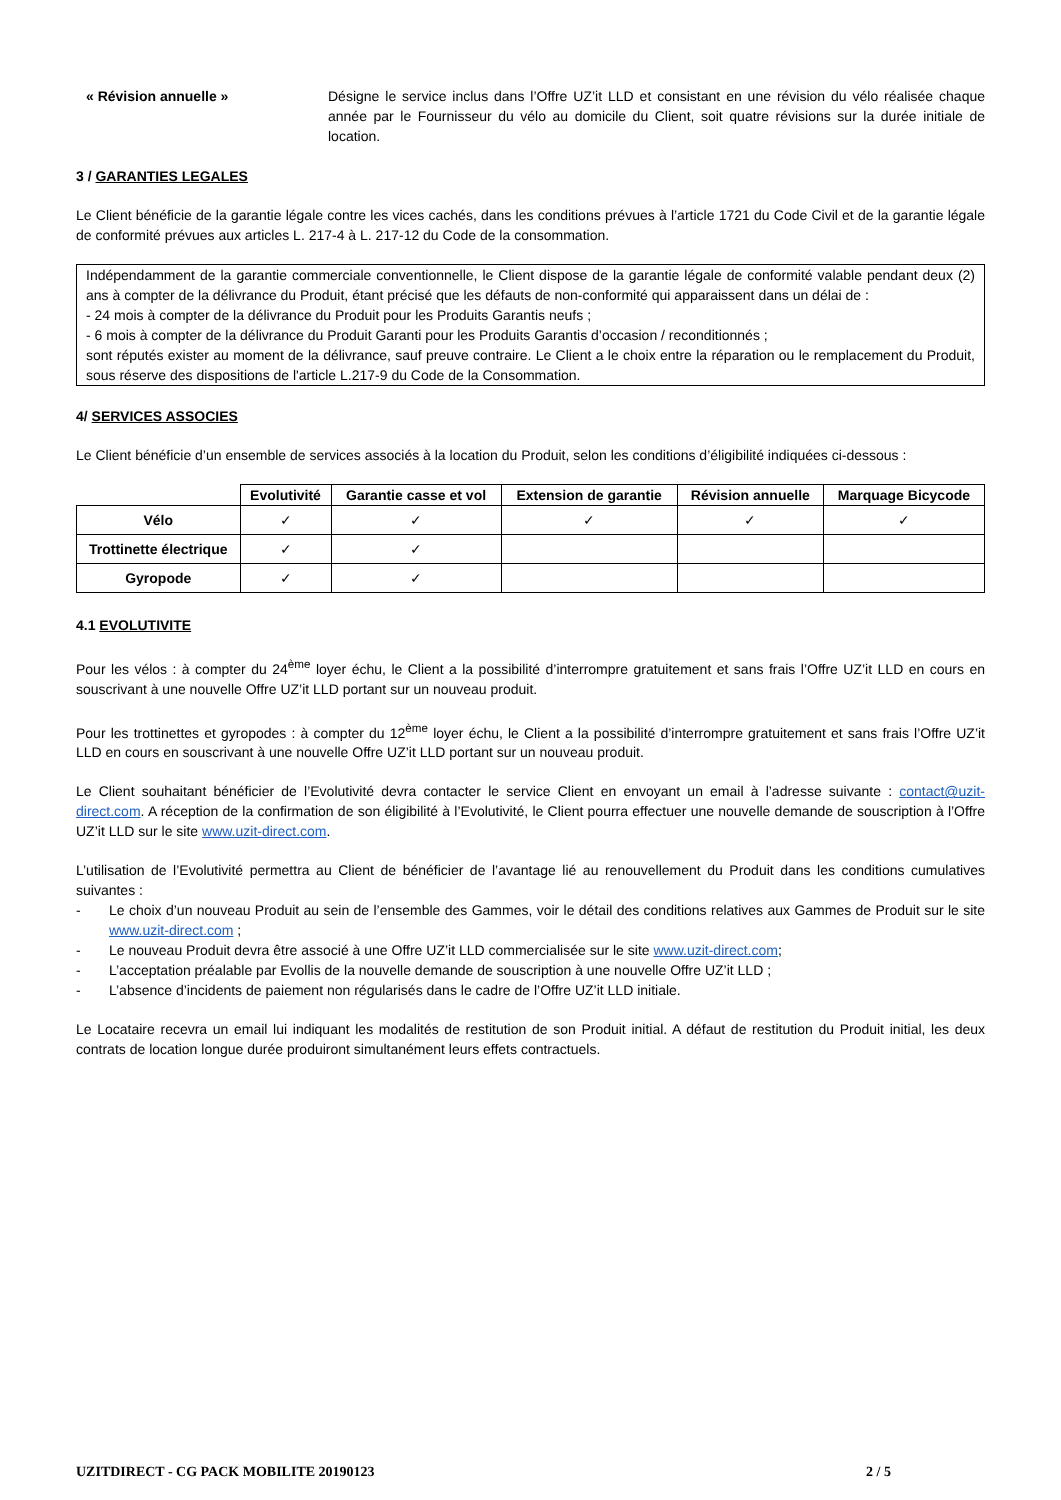« Révision annuelle » Désigne le service inclus dans l’Offre UZ’it LLD et consistant en une révision du vélo réalisée chaque année par le Fournisseur du vélo au domicile du Client, soit quatre révisions sur la durée initiale de location.
3 / GARANTIES LEGALES
Le Client bénéficie de la garantie légale contre les vices cachés, dans les conditions prévues à l’article 1721 du Code Civil et de la garantie légale de conformité prévues aux articles L. 217-4 à L. 217-12 du Code de la consommation.
Indépendamment de la garantie commerciale conventionnelle, le Client dispose de la garantie légale de conformité valable pendant deux (2) ans à compter de la délivrance du Produit, étant précisé que les défauts de non-conformité qui apparaissent dans un délai de :
- 24 mois à compter de la délivrance du Produit pour les Produits Garantis neufs ;
- 6 mois à compter de la délivrance du Produit Garanti pour les Produits Garantis d’occasion / reconditionnés ;
sont réputés exister au moment de la délivrance, sauf preuve contraire. Le Client a le choix entre la réparation ou le remplacement du Produit, sous réserve des dispositions de l'article L.217-9 du Code de la Consommation.
4/ SERVICES ASSOCIES
Le Client bénéficie d’un ensemble de services associés à la location du Produit, selon les conditions d’éligibilité indiquées ci-dessous :
| | Evolutivité | Garantie casse et vol | Extension de garantie | Révision annuelle | Marquage Bicycode |
| --- | --- | --- | --- | --- | --- |
| Vélo | ✓ | ✓ | ✓ | ✓ | ✓ |
| Trottinette électrique | ✓ | ✓ | | | |
| Gyropode | ✓ | ✓ | | | |
4.1 EVOLUTIVITE
Pour les vélos : à compter du 24<sup>ème</sup> loyer échu, le Client a la possibilité d’interrompre gratuitement et sans frais l’Offre UZ’it LLD en cours en souscrivant à une nouvelle Offre UZ’it LLD portant sur un nouveau produit.
Pour les trottinettes et gyropodes : à compter du 12<sup>ème</sup> loyer échu, le Client a la possibilité d’interrompre gratuitement et sans frais l’Offre UZ’it LLD en cours en souscrivant à une nouvelle Offre UZ’it LLD portant sur un nouveau produit.
Le Client souhaitant bénéficier de l’Evolutivité devra contacter le service Client en envoyant un email à l’adresse suivante : contact@uzit-direct.com. A réception de la confirmation de son éligibilité à l’Evolutivité, le Client pourra effectuer une nouvelle demande de souscription à l’Offre UZ’it LLD sur le site www.uzit-direct.com.
L’utilisation de l’Evolutivité permettra au Client de bénéficier de l’avantage lié au renouvellement du Produit dans les conditions cumulatives suivantes :
- Le choix d’un nouveau Produit au sein de l’ensemble des Gammes, voir le détail des conditions relatives aux Gammes de Produit sur le site www.uzit-direct.com ;
- Le nouveau Produit devra être associé à une Offre UZ’it LLD commercialisée sur le site www.uzit-direct.com;
- L’acceptation préalable par Evollis de la nouvelle demande de souscription à une nouvelle Offre UZ’it LLD ;
- L’absence d’incidents de paiement non régularisés dans le cadre de l’Offre UZ’it LLD initiale.
Le Locataire recevra un email lui indiquant les modalités de restitution de son Produit initial. A défaut de restitution du Produit initial, les deux contrats de location longue durée produiront simultanément leurs effets contractuels.
UZITDIRECT - CG PACK MOBILITE 20190123 2 / 5